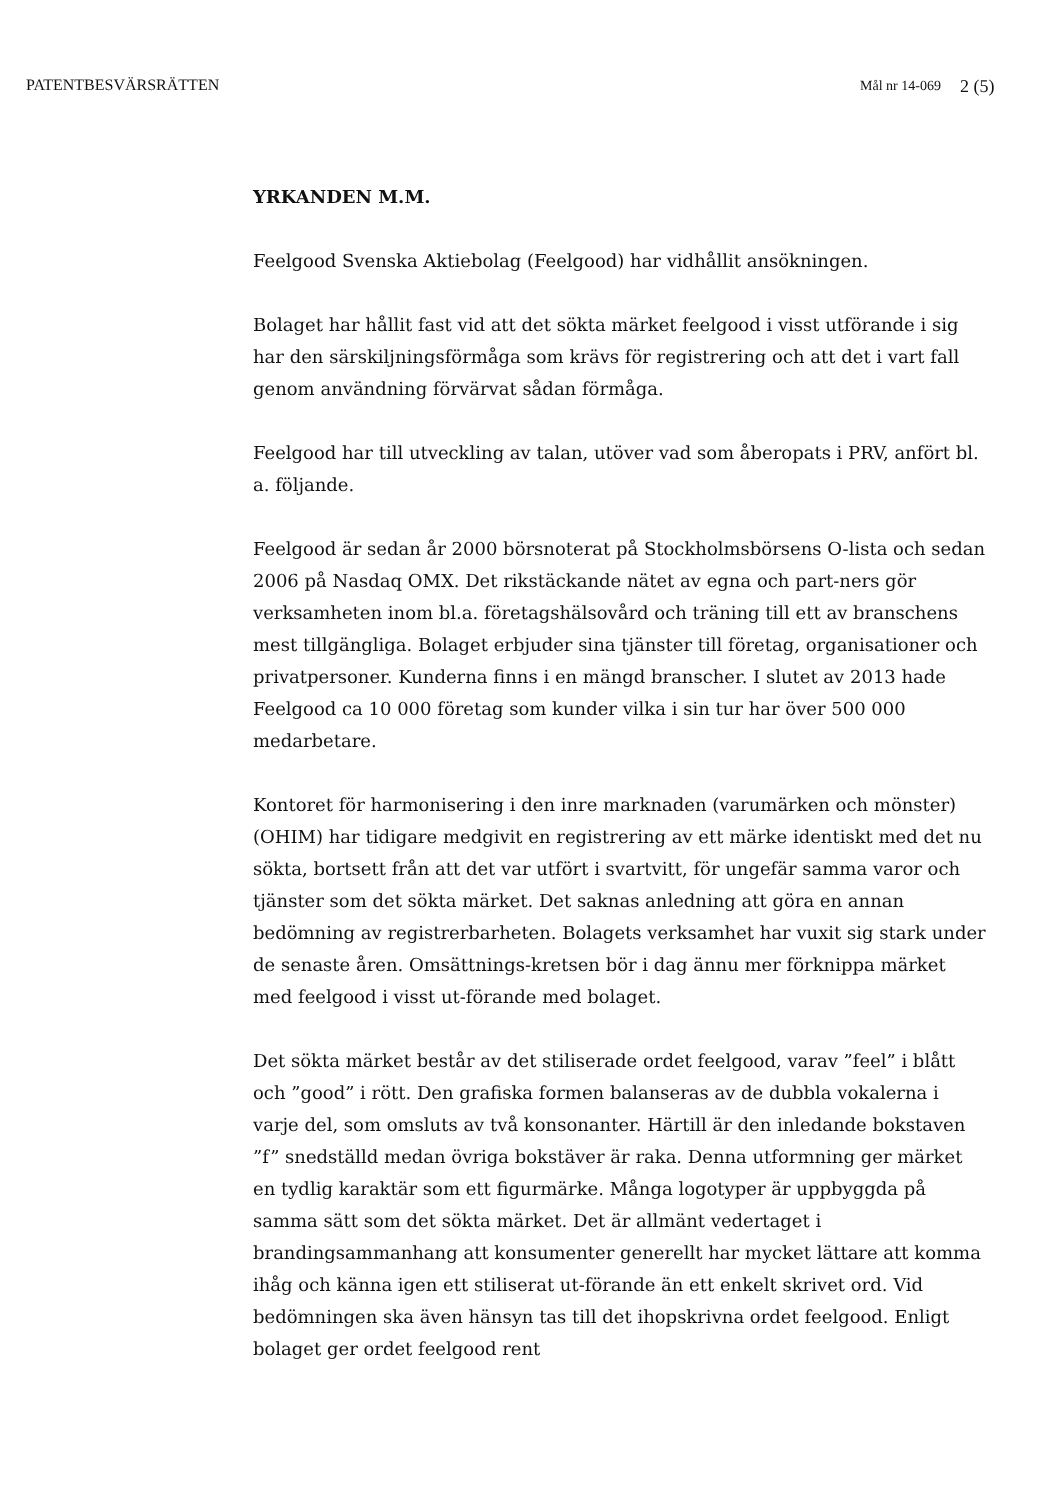PATENTBESVÄRSRÄTTEN Mål nr 14-069 2 (5)
YRKANDEN M.M.
Feelgood Svenska Aktiebolag (Feelgood) har vidhållit ansökningen.
Bolaget har hållit fast vid att det sökta märket feelgood i visst utförande i sig har den särskiljningsförmåga som krävs för registrering och att det i vart fall genom användning förvärvat sådan förmåga.
Feelgood har till utveckling av talan, utöver vad som åberopats i PRV, anfört bl. a. följande.
Feelgood är sedan år 2000 börsnoterat på Stockholmsbörsens O-lista och sedan 2006 på Nasdaq OMX. Det rikstäckande nätet av egna och part-ners gör verksamheten inom bl.a. företagshälsovård och träning till ett av branschens mest tillgängliga. Bolaget erbjuder sina tjänster till företag, organisationer och privatpersoner. Kunderna finns i en mängd branscher. I slutet av 2013 hade Feelgood ca 10 000 företag som kunder vilka i sin tur har över 500 000 medarbetare.
Kontoret för harmonisering i den inre marknaden (varumärken och mönster) (OHIM) har tidigare medgivit en registrering av ett märke identiskt med det nu sökta, bortsett från att det var utfört i svartvitt, för ungefär samma varor och tjänster som det sökta märket. Det saknas anledning att göra en annan bedömning av registrerbarheten. Bolagets verksamhet har vuxit sig stark under de senaste åren. Omsättnings-kretsen bör i dag ännu mer förknippa märket med feelgood i visst ut-förande med bolaget.
Det sökta märket består av det stiliserade ordet feelgood, varav ”feel” i blått och ”good” i rött. Den grafiska formen balanseras av de dubbla vokalerna i varje del, som omsluts av två konsonanter. Härtill är den inledande bokstaven ”f” snedställd medan övriga bokstäver är raka. Denna utformning ger märket en tydlig karaktär som ett figurmärke. Många logotyper är uppbyggda på samma sätt som det sökta märket. Det är allmänt vedertaget i brandingsammanhang att konsumenter generellt har mycket lättare att komma ihåg och känna igen ett stiliserat ut-förande än ett enkelt skrivet ord. Vid bedömningen ska även hänsyn tas till det ihopskrivna ordet feelgood. Enligt bolaget ger ordet feelgood rent